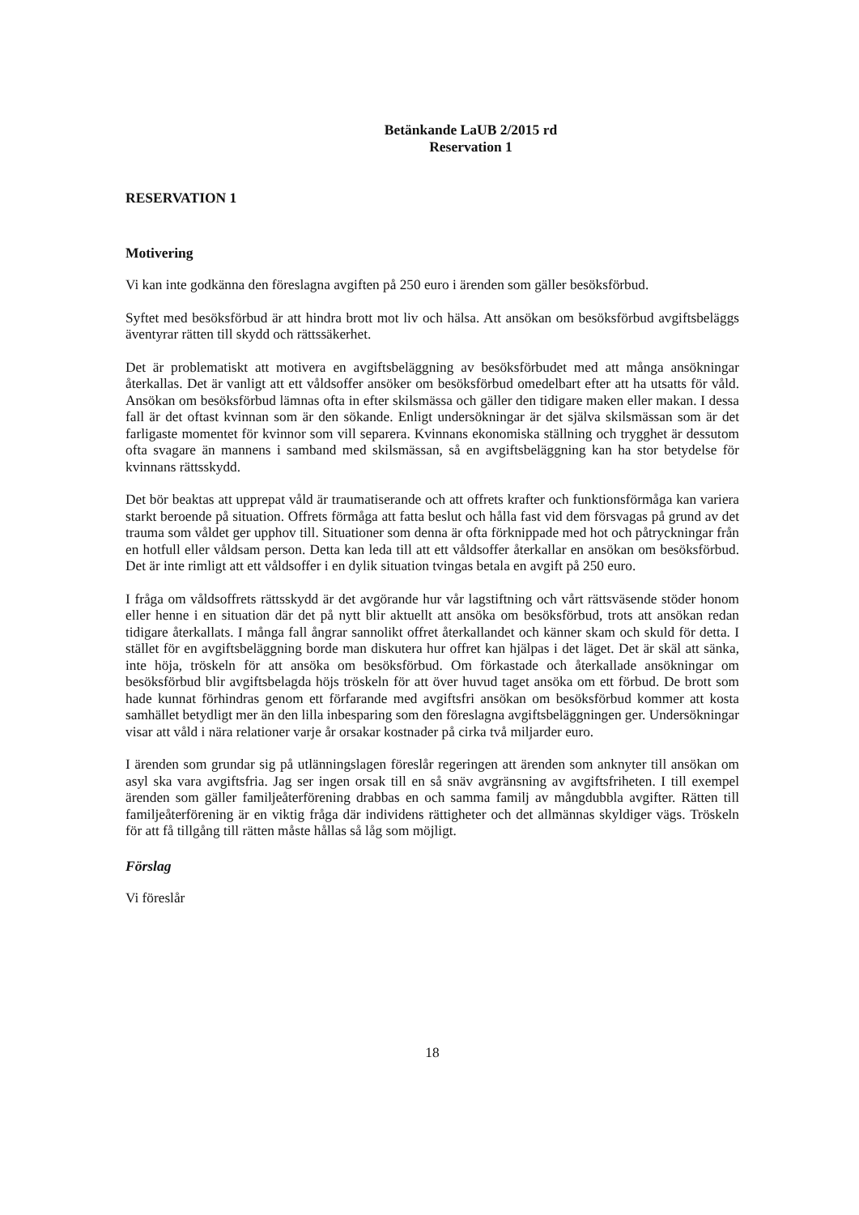Betänkande LaUB 2/2015 rd
Reservation 1
RESERVATION 1
Motivering
Vi kan inte godkänna den föreslagna avgiften på 250 euro i ärenden som gäller besöksförbud.
Syftet med besöksförbud är att hindra brott mot liv och hälsa. Att ansökan om besöksförbud avgiftsbeläggs äventyrar rätten till skydd och rättssäkerhet.
Det är problematiskt att motivera en avgiftsbeläggning av besöksförbudet med att många ansökningar återkallas. Det är vanligt att ett våldsoffer ansöker om besöksförbud omedelbart efter att ha utsatts för våld. Ansökan om besöksförbud lämnas ofta in efter skilsmässa och gäller den tidigare maken eller makan. I dessa fall är det oftast kvinnan som är den sökande. Enligt undersökningar är det själva skilsmässan som är det farligaste momentet för kvinnor som vill separera. Kvinnans ekonomiska ställning och trygghet är dessutom ofta svagare än mannens i samband med skilsmässan, så en avgiftsbeläggning kan ha stor betydelse för kvinnans rättsskydd.
Det bör beaktas att upprepat våld är traumatiserande och att offrets krafter och funktionsförmåga kan variera starkt beroende på situation. Offrets förmåga att fatta beslut och hålla fast vid dem försvagas på grund av det trauma som våldet ger upphov till. Situationer som denna är ofta förknippade med hot och påtryckningar från en hotfull eller våldsam person. Detta kan leda till att ett våldsoffer återkallar en ansökan om besöksförbud. Det är inte rimligt att ett våldsoffer i en dylik situation tvingas betala en avgift på 250 euro.
I fråga om våldsoffrets rättsskydd är det avgörande hur vår lagstiftning och vårt rättsväsende stöder honom eller henne i en situation där det på nytt blir aktuellt att ansöka om besöksförbud, trots att ansökan redan tidigare återkallats. I många fall ångrar sannolikt offret återkallandet och känner skam och skuld för detta. I stället för en avgiftsbeläggning borde man diskutera hur offret kan hjälpas i det läget. Det är skäl att sänka, inte höja, tröskeln för att ansöka om besöksförbud. Om förkastade och återkallade ansökningar om besöksförbud blir avgiftsbelagda höjs tröskeln för att över huvud taget ansöka om ett förbud. De brott som hade kunnat förhindras genom ett förfarande med avgiftsfri ansökan om besöksförbud kommer att kosta samhället betydligt mer än den lilla inbesparing som den föreslagna avgiftsbeläggningen ger. Undersökningar visar att våld i nära relationer varje år orsakar kostnader på cirka två miljarder euro.
I ärenden som grundar sig på utlänningslagen föreslår regeringen att ärenden som anknyter till ansökan om asyl ska vara avgiftsfria. Jag ser ingen orsak till en så snäv avgränsning av avgiftsfriheten. I till exempel ärenden som gäller familjeåterförening drabbas en och samma familj av mångdubbla avgifter. Rätten till familjeåterförening är en viktig fråga där individens rättigheter och det allmännas skyldiger vägs. Tröskeln för att få tillgång till rätten måste hållas så låg som möjligt.
Förslag
Vi föreslår
18